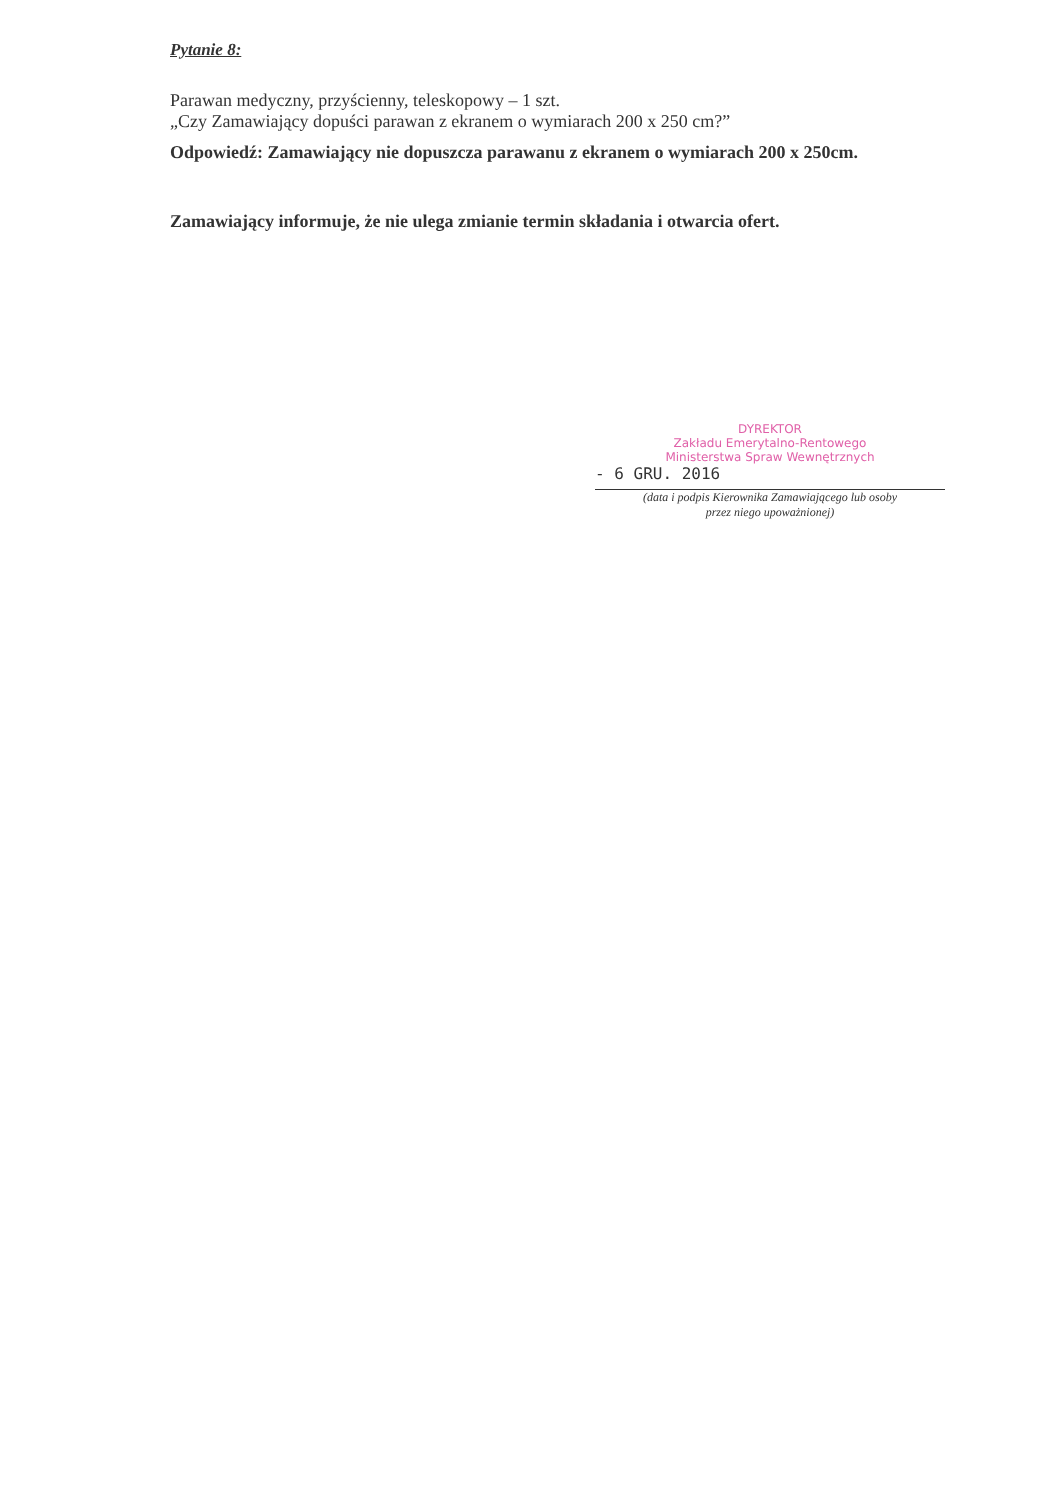Pytanie 8:
Parawan medyczny, przyścienny, teleskopowy – 1 szt.
„Czy Zamawiający dopuści parawan z ekranem o wymiarach 200 x 250 cm?”
Odpowiedź: Zamawiający nie dopuszcza parawanu z ekranem o wymiarach 200 x 250cm.
Zamawiający informuje, że nie ulega zmianie termin składania i otwarcia ofert.
DYREKTOR
Zakładu Emerytalno-Rentowego
Ministerstwa Spraw Wewnętrznych
- 6 GRU. 2016
(data i podpis Kierownika Zamawiającego lub osoby
przez niego upoważnionej)